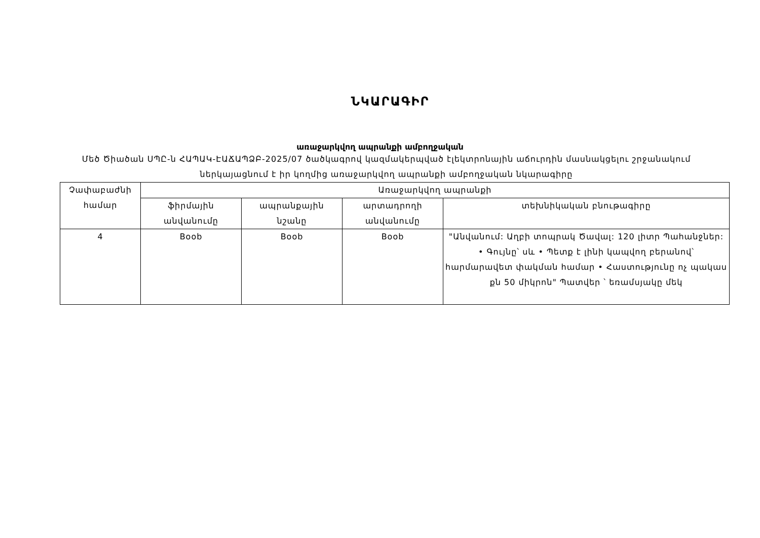ՆԿԱՐԱԳԻՐ
առաջարկվող ապրանքի ամբողջական
Մեծ Ծիածան ՍՊԸ-ն ՀԱՊԱԿ-ԷԱՃԱՊՁԲ-2025/07 ծածկագրով կազմակերպված էլեկտրոնային աճուրդին մասնակցելու շրջանակում ներկայացնում է իր կողմից առաջարկվող ապրանքի ամբողջական նկարագիրը
| Չափաբաժնի համար | Առաջարկվող ապրանքի | | | |
| --- | --- | --- | --- | --- |
| | ֆիրմային անվանումը | ապրանքային նշանը | արտադրողի անվանումը | տեխնիկական բնութագիրը |
| 4 | Boob | Boob | Boob | "Անվանում: Աղբի տոպրակ Ծավալ: 120 լիտր Պահանջներ: • Գույնը՝ սև • Պետք է լինի կապվող բերանով՝ հարմարավետ փակման համար • Հաստությունը ոչ պակաս քն 50 միկրոն" Պատվեր ՝ եռամսյակը մեկ |